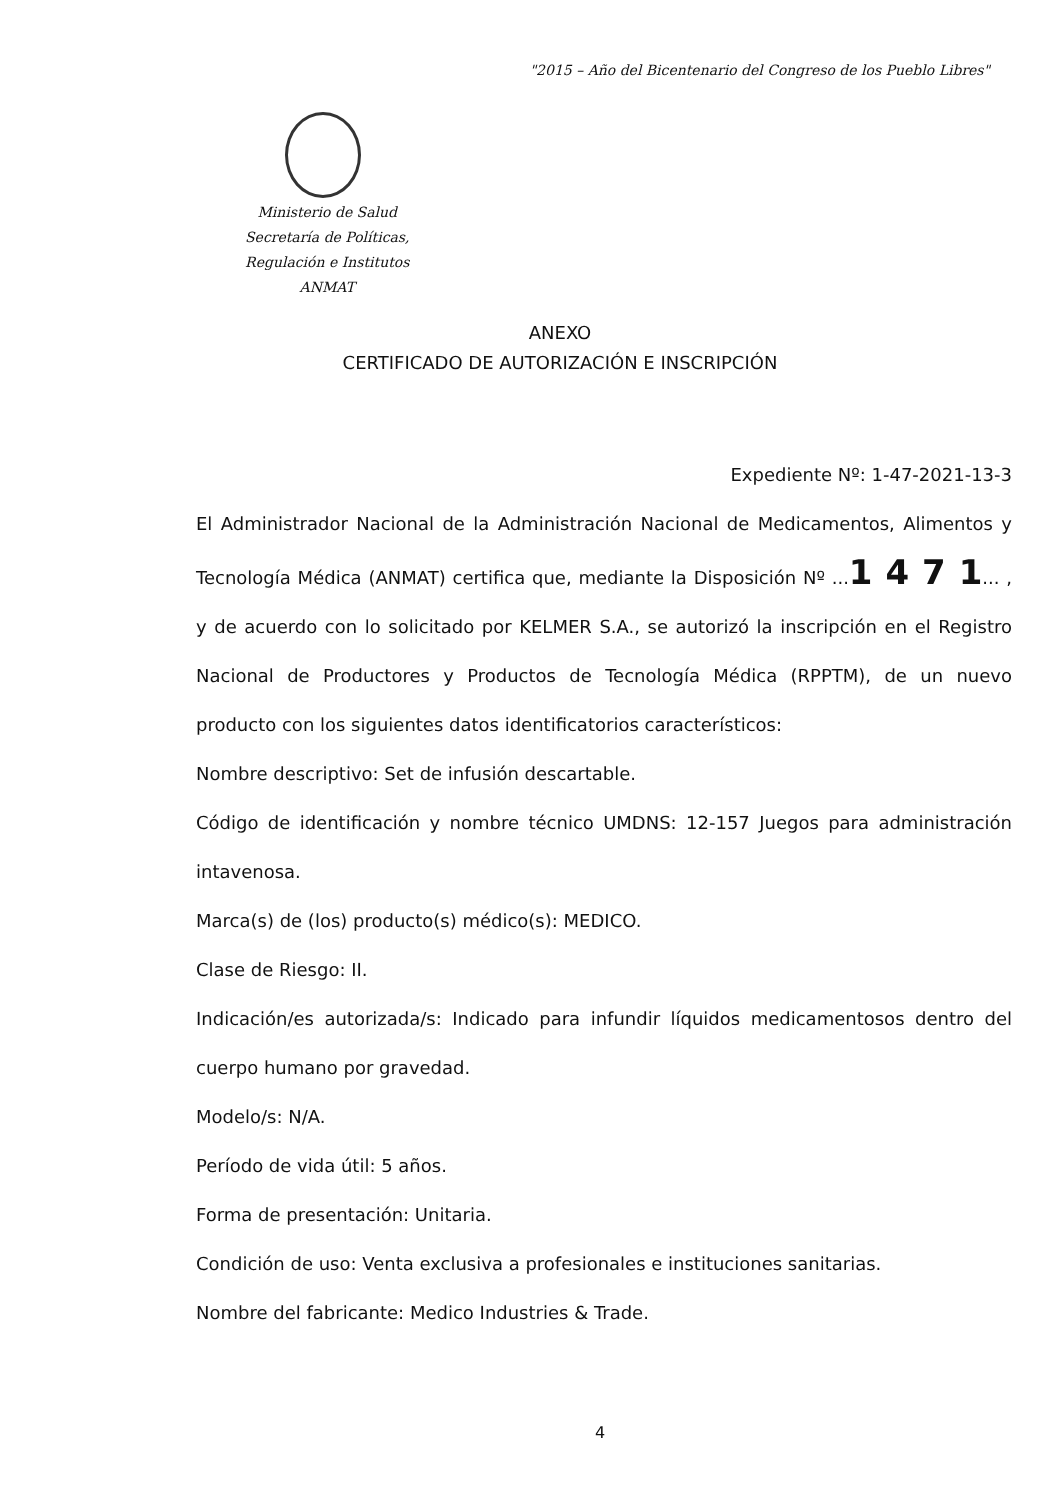"2015 – Año del Bicentenario del Congreso de los Pueblo Libres"
Ministerio de Salud
Secretaría de Políticas,
Regulación e Institutos
ANMAT
ANEXO
CERTIFICADO DE AUTORIZACIÓN E INSCRIPCIÓN
Expediente Nº: 1-47-2021-13-3
El Administrador Nacional de la Administración Nacional de Medicamentos, Alimentos y Tecnología Médica (ANMAT) certifica que, mediante la Disposición Nº ...1 4 7 1... , y de acuerdo con lo solicitado por KELMER S.A., se autorizó la inscripción en el Registro Nacional de Productores y Productos de Tecnología Médica (RPPTM), de un nuevo producto con los siguientes datos identificatorios característicos:
Nombre descriptivo: Set de infusión descartable.
Código de identificación y nombre técnico UMDNS: 12-157 Juegos para administración intavenosa.
Marca(s) de (los) producto(s) médico(s): MEDICO.
Clase de Riesgo: II.
Indicación/es autorizada/s: Indicado para infundir líquidos medicamentosos dentro del cuerpo humano por gravedad.
Modelo/s: N/A.
Período de vida útil: 5 años.
Forma de presentación: Unitaria.
Condición de uso: Venta exclusiva a profesionales e instituciones sanitarias.
Nombre del fabricante: Medico Industries & Trade.
4